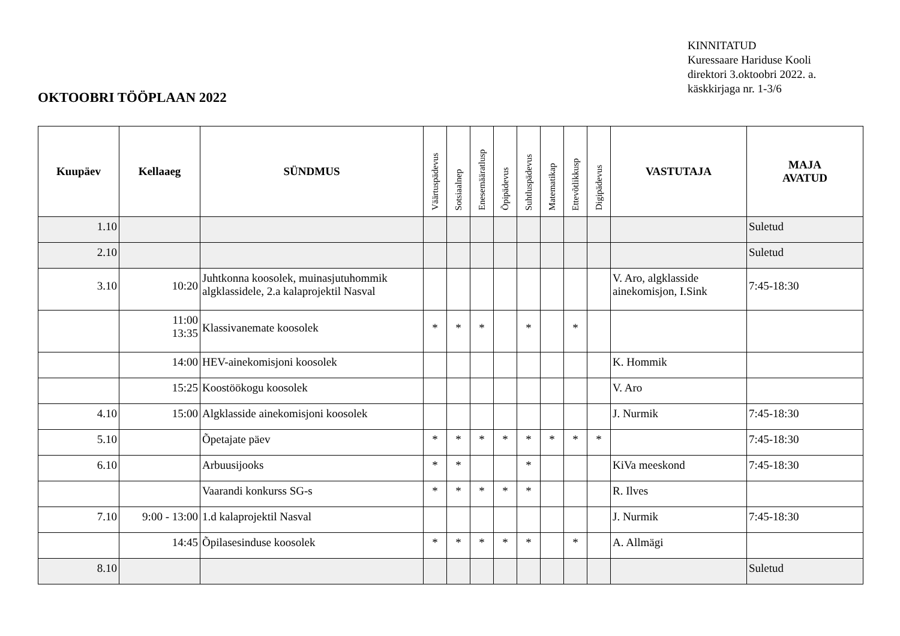KINNITATUD
Kuressaare Hariduse Kooli
direktori 3.oktoobri 2022. a.
käskkirjaga nr. 1-3/6
OKTOOBRI TÖÖPLAAN 2022
| Kuupäev | Kellaaeg | SÜNDMUS | Väärtuspädevus | Sotsiaalnep | Enesemääratlusp | Õpipädevus | Suhtluspädevus | Matematikap | Ettevõtlikkusp | Digipädevus | VASTUTAJA | MAJA AVATUD |
| --- | --- | --- | --- | --- | --- | --- | --- | --- | --- | --- | --- | --- |
| 1.10 | | | | | | | | | | | | Suletud |
| 2.10 | | | | | | | | | | | | Suletud |
| 3.10 | 10:20 | Juhtkonna koosolek, muinasjutuhommik algklassidele, 2.a kalaprojektil Nasval | | | | | | | | | V. Aro, algklasside ainekomisjon, I.Sink | 7:45-18:30 |
| | 11:00 13:35 | Klassivanemate koosolek | * | * | * | | * | | * | | | |
| | 14:00 | HEV-ainekomisjoni koosolek | | | | | | | | | K. Hommik | |
| | 15:25 | Koostöökogu koosolek | | | | | | | | | V. Aro | |
| 4.10 | 15:00 | Algklasside ainekomisjoni koosolek | | | | | | | | | J. Nurmik | 7:45-18:30 |
| 5.10 | | Õpetajate päev | * | * | * | * | * | * | * | * | | 7:45-18:30 |
| 6.10 | | Arbuusijooks | * | * | | | * | | | | KiVa meeskond | 7:45-18:30 |
| | | Vaarandi konkurss SG-s | * | * | * | * | * | | | | R. Ilves | |
| 7.10 | 9:00 - 13:00 | 1.d kalaprojektil Nasval | | | | | | | | | J. Nurmik | 7:45-18:30 |
| | 14:45 | Õpilasesinduse koosolek | * | * | * | * | * | | * | | A. Allmägi | |
| 8.10 | | | | | | | | | | | | Suletud |